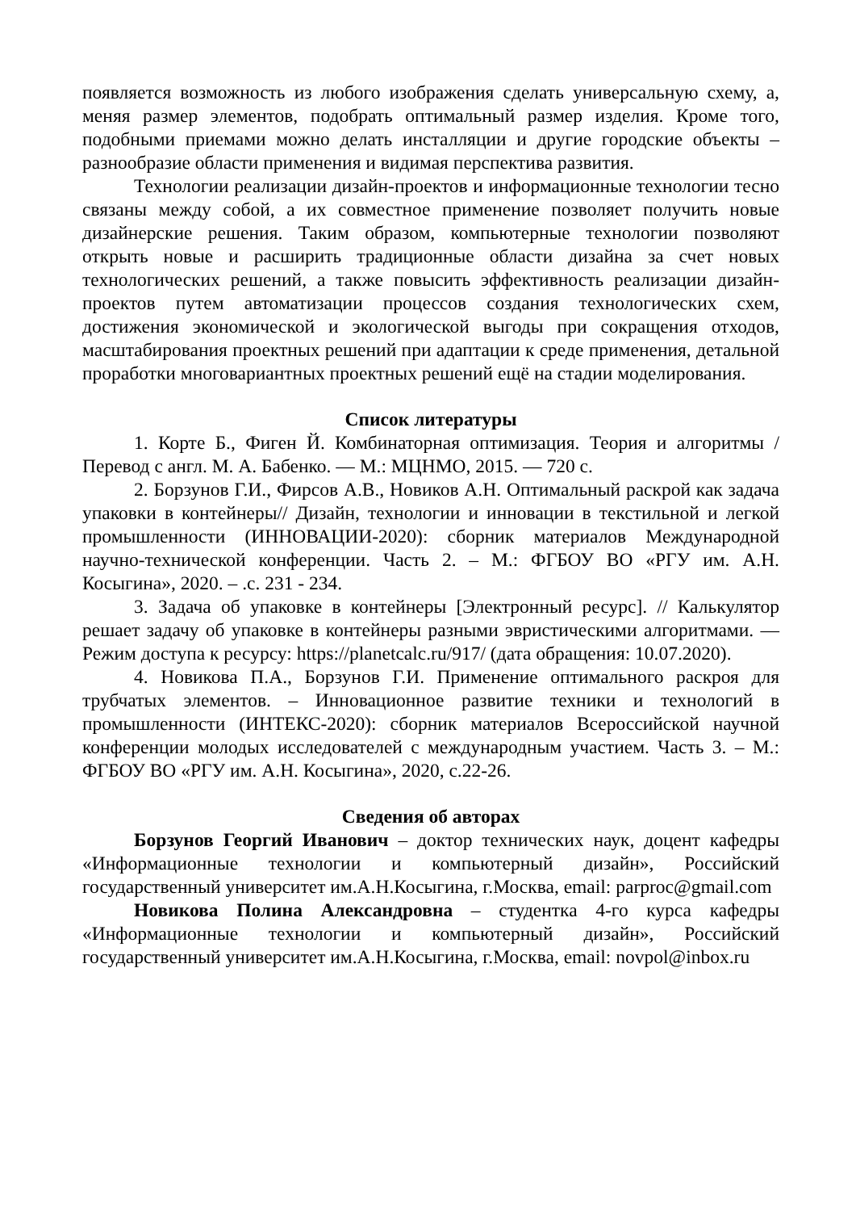появляется возможность из любого изображения сделать универсальную схему, а, меняя размер элементов, подобрать оптимальный размер изделия. Кроме того, подобными приемами можно делать инсталляции и другие городские объекты – разнообразие области применения и видимая перспектива развития.
Технологии реализации дизайн-проектов и информационные технологии тесно связаны между собой, а их совместное применение позволяет получить новые дизайнерские решения. Таким образом, компьютерные технологии позволяют открыть новые и расширить традиционные области дизайна за счет новых технологических решений, а также повысить эффективность реализации дизайн-проектов путем автоматизации процессов создания технологических схем, достижения экономической и экологической выгоды при сокращения отходов, масштабирования проектных решений при адаптации к среде применения, детальной проработки многовариантных проектных решений ещё на стадии моделирования.
Список литературы
1. Корте Б., Фиген Й. Комбинаторная оптимизация. Теория и алгоритмы / Перевод с англ. М. А. Бабенко. — М.: МЦНМО, 2015. — 720 с.
2. Борзунов Г.И., Фирсов А.В., Новиков А.Н. Оптимальный раскрой как задача упаковки в контейнеры// Дизайн, технологии и инновации в текстильной и легкой промышленности (ИННОВАЦИИ-2020): сборник материалов Международной научно-технической конференции. Часть 2. – М.: ФГБОУ ВО «РГУ им. А.Н. Косыгина», 2020. – .с. 231 - 234.
3. Задача об упаковке в контейнеры [Электронный ресурс]. // Калькулятор решает задачу об упаковке в контейнеры разными эвристическими алгоритмами. — Режим доступа к ресурсу: https://planetcalc.ru/917/ (дата обращения: 10.07.2020).
4. Новикова П.А., Борзунов Г.И. Применение оптимального раскроя для трубчатых элементов. – Инновационное развитие техники и технологий в промышленности (ИНТЕКС-2020): сборник материалов Всероссийской научной конференции молодых исследователей с международным участием. Часть 3. – М.: ФГБОУ ВО «РГУ им. А.Н. Косыгина», 2020, с.22-26.
Сведения об авторах
Борзунов Георгий Иванович – доктор технических наук, доцент кафедры «Информационные технологии и компьютерный дизайн», Российский государственный университет им.А.Н.Косыгина, г.Москва, email: parproc@gmail.com
Новикова Полина Александровна – студентка 4-го курса кафедры «Информационные технологии и компьютерный дизайн», Российский государственный университет им.А.Н.Косыгина, г.Москва, email: novpol@inbox.ru